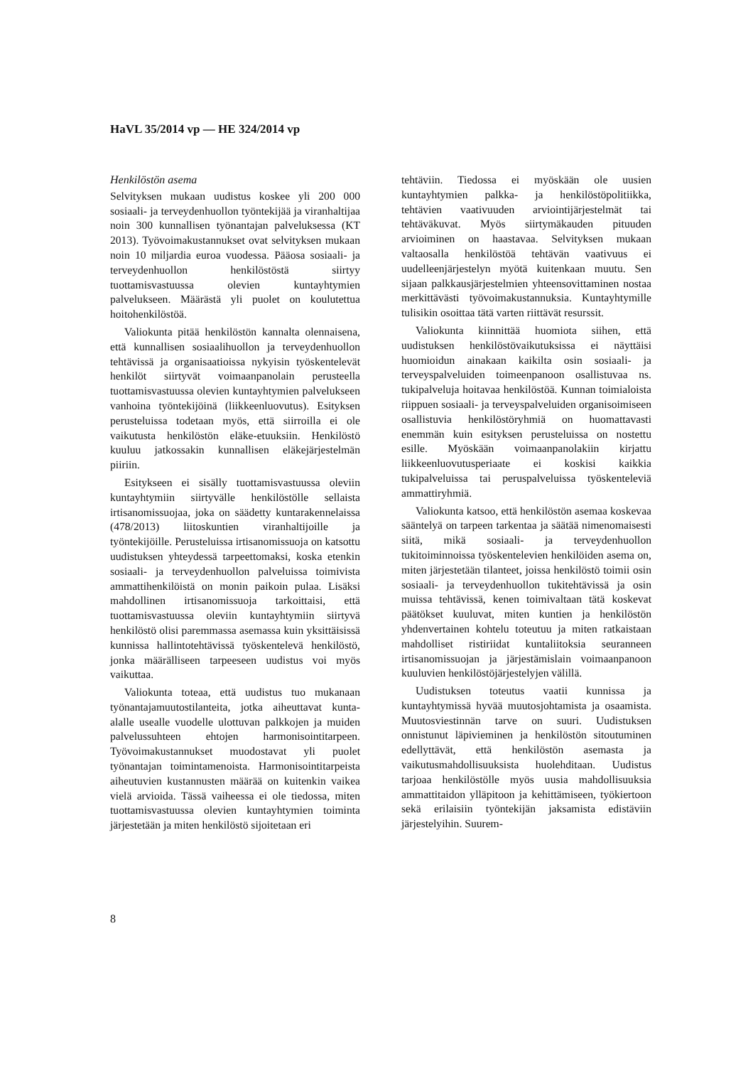HaVL 35/2014 vp — HE 324/2014 vp
Henkilöstön asema
Selvityksen mukaan uudistus koskee yli 200 000 sosiaali- ja terveydenhuollon työntekijää ja viranhaltijaa noin 300 kunnallisen työnantajan palveluksessa (KT 2013). Työvoimakustannukset ovat selvityksen mukaan noin 10 miljardia euroa vuodessa. Pääosa sosiaali- ja terveydenhuollon henkilöstöstä siirtyy tuottamisvastuussa olevien kuntayhtymien palvelukseen. Määrästä yli puolet on koulutettua hoitohenkilöstöä.
Valiokunta pitää henkilöstön kannalta olennaisena, että kunnallisen sosiaalihuollon ja terveydenhuollon tehtävissä ja organisaatioissa nykyisin työskentelevät henkilöt siirtyvät voimaanpanolain perusteella tuottamisvastuussa olevien kuntayhtymien palvelukseen vanhoina työntekijöinä (liikkeenluovutus). Esityksen perusteluissa todetaan myös, että siirroilla ei ole vaikutusta henkilöstön eläke-etuuksiin. Henkilöstö kuuluu jatkossakin kunnallisen eläkejärjestelmän piiriin.
Esitykseen ei sisälly tuottamisvastuussa oleviin kuntayhtymiin siirtyvälle henkilöstölle sellaista irtisanomissuojaa, joka on säädetty kuntarakennelaissa (478/2013) liitoskuntien viranhaltijoille ja työntekijöille. Perusteluissa irtisanomissuoja on katsottu uudistuksen yhteydessä tarpeettomaksi, koska etenkin sosiaali- ja terveydenhuollon palveluissa toimivista ammattihenkilöistä on monin paikoin pulaa. Lisäksi mahdollinen irtisanomissuoja tarkoittaisi, että tuottamisvastuussa oleviin kuntayhtymiin siirtyvä henkilöstö olisi paremmassa asemassa kuin yksittäisissä kunnissa hallintotehtävissä työskentelevä henkilöstö, jonka määrälliseen tarpeeseen uudistus voi myös vaikuttaa.
Valiokunta toteaa, että uudistus tuo mukanaan työnantajamuutostilanteita, jotka aiheuttavat kunta-alalle usealle vuodelle ulottuvan palkkojen ja muiden palvelussuhteen ehtojen harmonisointitarpeen. Työvoimakustannukset muodostavat yli puolet työnantajan toimintamenoista. Harmonisointitarpeista aiheutuvien kustannusten määrää on kuitenkin vaikea vielä arvioida. Tässä vaiheessa ei ole tiedossa, miten tuottamisvastuussa olevien kuntayhtymien toiminta järjestetään ja miten henkilöstö sijoitetaan eri
tehtäviin. Tiedossa ei myöskään ole uusien kuntayhtymien palkka- ja henkilöstöpolitiikka, tehtävien vaativuuden arviointijärjestelmät tai tehtäväkuvat. Myös siirtymäkauden pituuden arvioiminen on haastavaa. Selvityksen mukaan valtaosalla henkilöstöä tehtävän vaativuus ei uudelleenjärjestelyn myötä kuitenkaan muutu. Sen sijaan palkkausjärjestelmien yhteensovittaminen nostaa merkittävästi työvoimakustannuksia. Kuntayhtymille tulisikin osoittaa tätä varten riittävät resurssit.
Valiokunta kiinnittää huomiota siihen, että uudistuksen henkilöstövaikutuksissa ei näyttäisi huomioidun ainakaan kaikilta osin sosiaali- ja terveyspalveluiden toimeenpanoon osallistuvaa ns. tukipalveluja hoitavaa henkilöstöä. Kunnan toimialoista riippuen sosiaali- ja terveyspalveluiden organisoimiseen osallistuvia henkilöstöryhmiä on huomattavasti enemmän kuin esityksen perusteluissa on nostettu esille. Myöskään voimaanpanolakiin kirjattu liikkeenluovutusperiaate ei koskisi kaikkia tukipalveluissa tai peruspalveluissa työskenteleviä ammattiryhmiä.
Valiokunta katsoo, että henkilöstön asemaa koskevaa sääntelyä on tarpeen tarkentaa ja säätää nimenomaisesti siitä, mikä sosiaali- ja terveydenhuollon tukitoiminnoissa työskentelevien henkilöiden asema on, miten järjestetään tilanteet, joissa henkilöstö toimii osin sosiaali- ja terveydenhuollon tukitehtävissä ja osin muissa tehtävissä, kenen toimivaltaan tätä koskevat päätökset kuuluvat, miten kuntien ja henkilöstön yhdenvertainen kohtelu toteutuu ja miten ratkaistaan mahdolliset ristiriidat kuntaliitoksia seuranneen irtisanomissuojan ja järjestämislain voimaanpanoon kuuluvien henkilöstöjärjestelyjen välillä.
Uudistuksen toteutus vaatii kunnissa ja kuntayhtymissä hyvää muutosjohtamista ja osaamista. Muutosviestinnän tarve on suuri. Uudistuksen onnistunut läpivieminen ja henkilöstön sitoutuminen edellyttävät, että henkilöstön asemasta ja vaikutusmahdollisuuksista huolehditaan. Uudistus tarjoaa henkilöstölle myös uusia mahdollisuuksia ammattitaidon ylläpitoon ja kehittämiseen, työkiertoon sekä erilaisiin työntekijän jaksamista edistäviin järjestelyihin. Suurem-
8